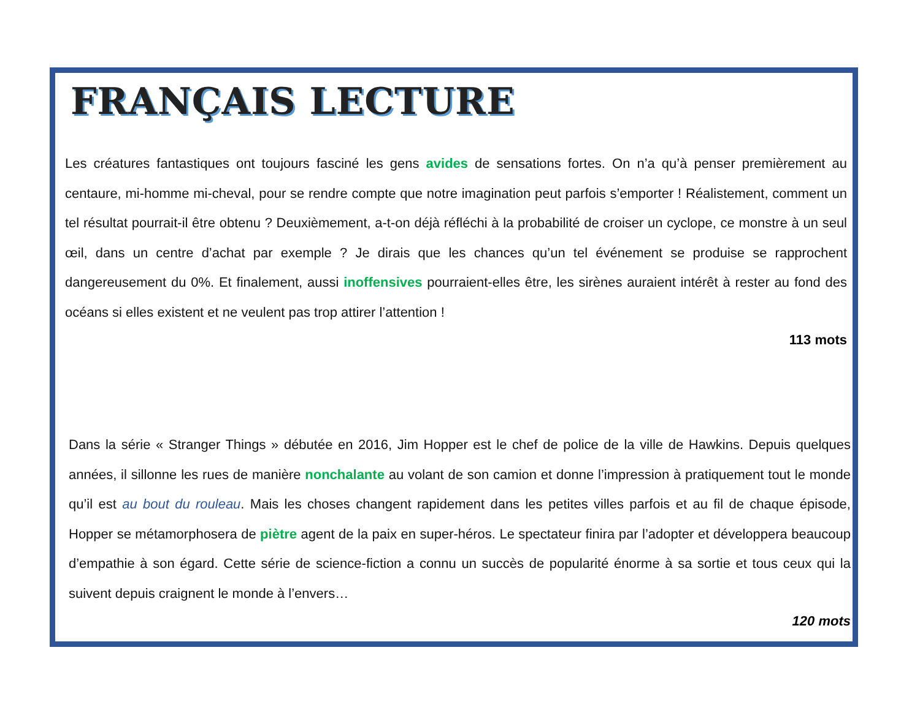FRANÇAIS LECTURE
Les créatures fantastiques ont toujours fasciné les gens avides de sensations fortes. On n’a qu’à penser premièrement au centaure, mi-homme mi-cheval, pour se rendre compte que notre imagination peut parfois s’emporter ! Réalistement, comment un tel résultat pourrait-il être obtenu ? Deuxièmement, a-t-on déjà réfléchi à la probabilité de croiser un cyclope, ce monstre à un seul œil, dans un centre d’achat par exemple ? Je dirais que les chances qu’un tel événement se produise se rapprochent dangereusement du 0%. Et finalement, aussi inoffensives pourraient-elles être, les sirènes auraient intérêt à rester au fond des océans si elles existent et ne veulent pas trop attirer l’attention !
113 mots
Dans la série « Stranger Things » débutée en 2016, Jim Hopper est le chef de police de la ville de Hawkins. Depuis quelques années, il sillonne les rues de manière nonchalante au volant de son camion et donne l’impression à pratiquement tout le monde qu’il est au bout du rouleau. Mais les choses changent rapidement dans les petites villes parfois et au fil de chaque épisode, Hopper se métamorphosera de piètre agent de la paix en super-héros. Le spectateur finira par l’adopter et développera beaucoup d’empathie à son égard. Cette série de science-fiction a connu un succès de popularité énorme à sa sortie et tous ceux qui la suivent depuis craignent le monde à l’envers…
120 mots